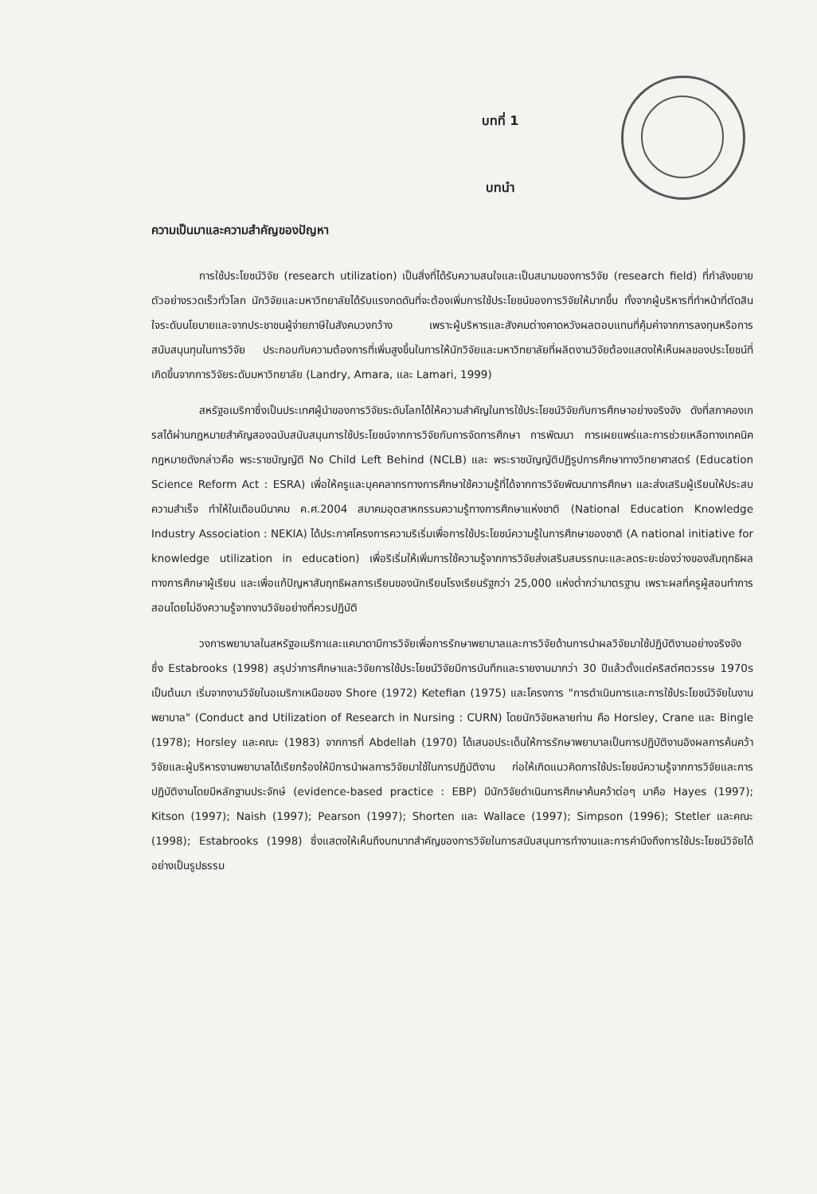บทที่ 1
บทนำ
ความเป็นมาและความสำคัญของปัญหา
การใช้ประโยชน์วิจัย (research utilization) เป็นสิ่งที่ได้รับความสนใจและเป็นสนามของการวิจัย (research field) ที่กำลังขยายตัวอย่างรวดเร็วทั่วโลก นักวิจัยและมหาวิทยาลัยได้รับแรงกดดันที่จะต้องเพิ่มการใช้ประโยชน์ของการวิจัยให้มากขึ้น ทั้งจากผู้บริหารที่ทำหน้าที่ตัดสินใจระดับนโยบายและจากประชาชนผู้จ่ายภาษีในสังคมวงกว้าง เพราะผู้บริหารและสังคมต่างคาดหวังผลตอบแทนที่คุ้มค่าจากการลงทุนหรือการสนับสนุนทุนในการวิจัย ประกอบกับความต้องการที่เพิ่มสูงขึ้นในการให้นักวิจัยและมหาวิทยาลัยที่ผลิตงานวิจัยต้องแสดงให้เห็นผลของประโยชน์ที่เกิดขึ้นจากการวิจัยระดับมหาวิทยาลัย (Landry, Amara, และ Lamari, 1999)
สหรัฐอเมริกาซึ่งเป็นประเทศผู้นำของการวิจัยระดับโลกได้ให้ความสำคัญในการใช้ประโยชน์วิจัยกับการศึกษาอย่างจริงจัง ดังที่สภาคองเกรสได้ผ่านกฎหมายสำคัญสองฉบับสนับสนุนการใช้ประโยชน์จากการวิจัยกับการจัดการศึกษา การพัฒนา การเผยแพร่และการช่วยเหลือทางเทคนิค กฎหมายดังกล่าวคือ พระราชบัญญัติ No Child Left Behind (NCLB) และ พระราชบัญญัติปฏิรูปการศึกษาทางวิทยาศาสตร์ (Education Science Reform Act : ESRA) เพื่อให้ครูและบุคคลากรทางการศึกษาใช้ความรู้ที่ได้จากการวิจัยพัฒนาการศึกษา และส่งเสริมผู้เรียนให้ประสบความสำเร็จ ทำให้ในเดือนมีนาคม ค.ศ.2004 สมาคมอุตสาหกรรมความรู้ทางการศึกษาแห่งชาติ (National Education Knowledge Industry Association : NEKIA) ได้ประกาศโครงการความริเริ่มเพื่อการใช้ประโยชน์ความรู้ในการศึกษาของชาติ (A national initiative for knowledge utilization in education) เพื่อริเริ่มให้เพิ่มการใช้ความรู้จากการวิจัยส่งเสริมสมรรถนะและลดระยะช่องว่างของสัมฤทธิผลทางการศึกษาผู้เรียน และเพื่อแก้ปัญหาสัมฤทธิผลการเรียนของนักเรียนโรงเรียนรัฐกว่า 25,000 แห่งต่ำกว่ามาตรฐาน เพราะผลที่ครูผู้สอนทำการสอนโดยไม่อิงความรู้จากงานวิจัยอย่างที่ควรปฏิบัติ
วงการพยาบาลในสหรัฐอเมริกาและแคนาดามีการวิจัยเพื่อการรักษาพยาบาลและการวิจัยด้านการนำผลวิจัยมาใช้ปฏิบัติงานอย่างจริงจัง ซึ่ง Estabrooks (1998) สรุปว่าการศึกษาและวิจัยการใช้ประโยชน์วิจัยมีการบันทึกและรายงานมากว่า 30 ปีแล้วตั้งแต่คริสต์ศตวรรษ 1970s เป็นต้นมา เริ่มจากงานวิจัยในอเมริกาเหนือของ Shore (1972) Ketefian (1975) และโครงการ "การดำเนินการและการใช้ประโยชน์วิจัยในงานพยาบาล" (Conduct and Utilization of Research in Nursing : CURN) โดยนักวิจัยหลายท่าน คือ Horsley, Crane และ Bingle (1978); Horsley และคณะ (1983) จากการที่ Abdellah (1970) ได้เสนอประเด็นให้การรักษาพยาบาลเป็นการปฏิบัติงานอิงผลการค้นคว้าวิจัยและผู้บริหารงานพยาบาลได้เรียกร้องให้มีการนำผลการวิจัยมาใช้ในการปฏิบัติงาน ก่อให้เกิดแนวคิดการใช้ประโยชน์ความรู้จากการวิจัยและการปฏิบัติงานโดยมีหลักฐานประจักษ์ (evidence-based practice : EBP) มีนักวิจัยดำเนินการศึกษาค้นคว้าต่อๆ มาคือ Hayes (1997); Kitson (1997); Naish (1997); Pearson (1997); Shorten และ Wallace (1997); Simpson (1996); Stetler และคณะ (1998); Estabrooks (1998) ซึ่งแสดงให้เห็นถึงบทบาทสำคัญของการวิจัยในการสนับสนุนการทำงานและการคำนึงถึงการใช้ประโยชน์วิจัยได้อย่างเป็นรูปธรรม